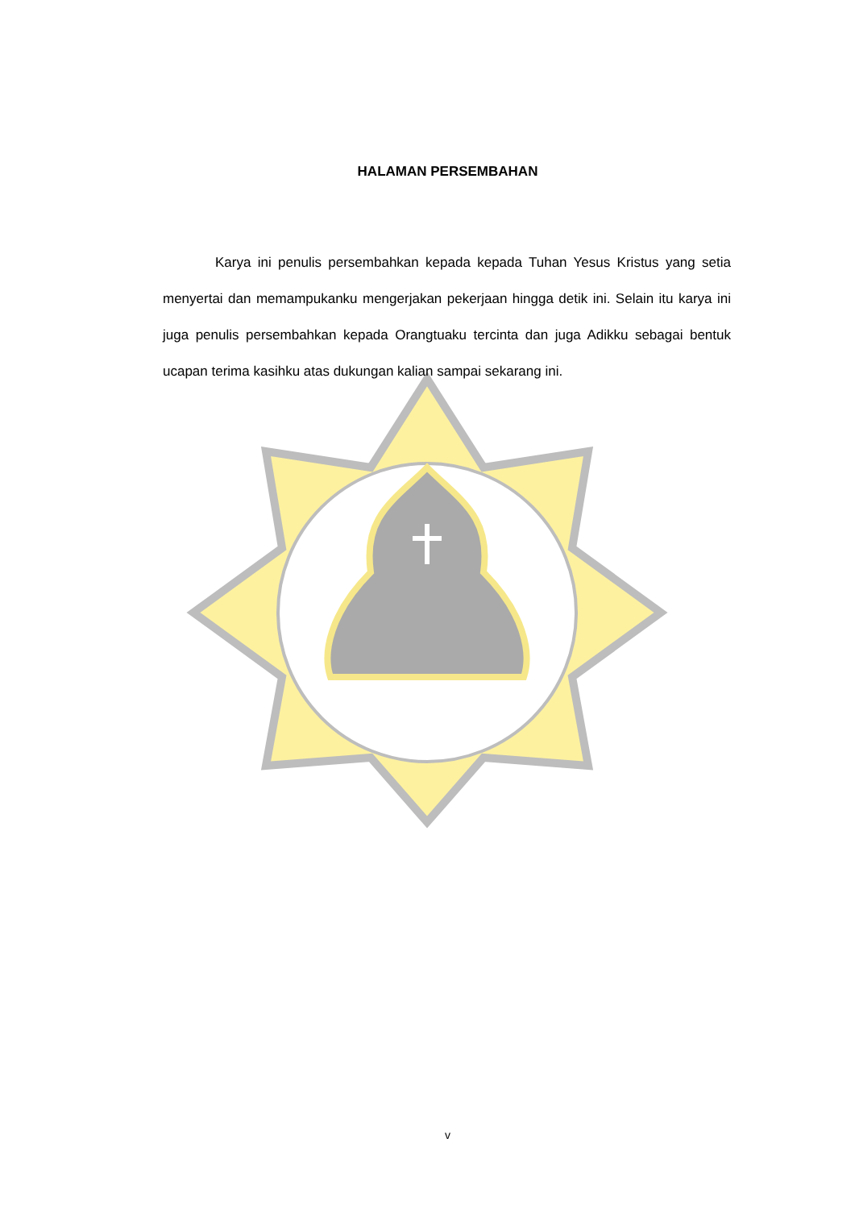HALAMAN PERSEMBAHAN
Karya ini penulis persembahkan kepada kepada Tuhan Yesus Kristus yang setia menyertai dan memampukanku mengerjakan pekerjaan hingga detik ini. Selain itu karya ini juga penulis persembahkan kepada Orangtuaku tercinta dan juga Adikku sebagai bentuk ucapan terima kasihku atas dukungan kalian sampai sekarang ini.
v